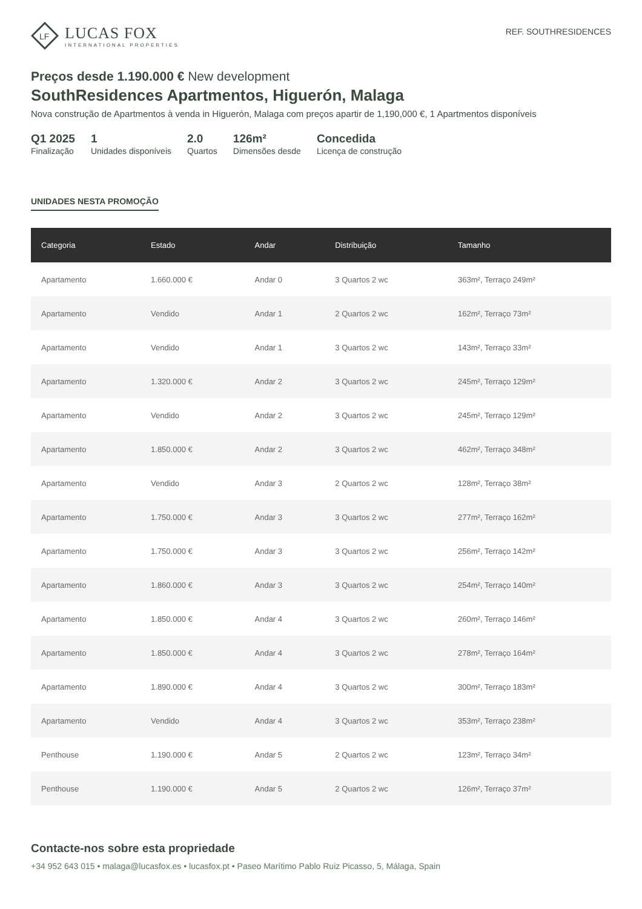LF
LUCAS FOX
INTERNATIONAL PROPERTIES
REF. SOUTHRESIDENCES
Preços desde 1.190.000 € New development
SouthResidences Apartmentos, Higuerón, Malaga
Nova construção de Apartmentos à venda in Higuerón, Malaga com preços apartir de 1,190,000 €, 1 Apartmentos disponíveis
Q1 2025
Finalização
1
Unidades disponíveis
2.0
Quartos
126m²
Dimensões desde
Concedida
Licença de construção
UNIDADES NESTA PROMOÇÃO
| Categoria | Estado | Andar | Distribuição | Tamanho |
| --- | --- | --- | --- | --- |
| Apartamento | 1.660.000 € | Andar 0 | 3 Quartos 2 wc | 363m², Terraço 249m² |
| Apartamento | Vendido | Andar 1 | 2 Quartos 2 wc | 162m², Terraço 73m² |
| Apartamento | Vendido | Andar 1 | 3 Quartos 2 wc | 143m², Terraço 33m² |
| Apartamento | 1.320.000 € | Andar 2 | 3 Quartos 2 wc | 245m², Terraço 129m² |
| Apartamento | Vendido | Andar 2 | 3 Quartos 2 wc | 245m², Terraço 129m² |
| Apartamento | 1.850.000 € | Andar 2 | 3 Quartos 2 wc | 462m², Terraço 348m² |
| Apartamento | Vendido | Andar 3 | 2 Quartos 2 wc | 128m², Terraço 38m² |
| Apartamento | 1.750.000 € | Andar 3 | 3 Quartos 2 wc | 277m², Terraço 162m² |
| Apartamento | 1.750.000 € | Andar 3 | 3 Quartos 2 wc | 256m², Terraço 142m² |
| Apartamento | 1.860.000 € | Andar 3 | 3 Quartos 2 wc | 254m², Terraço 140m² |
| Apartamento | 1.850.000 € | Andar 4 | 3 Quartos 2 wc | 260m², Terraço 146m² |
| Apartamento | 1.850.000 € | Andar 4 | 3 Quartos 2 wc | 278m², Terraço 164m² |
| Apartamento | 1.890.000 € | Andar 4 | 3 Quartos 2 wc | 300m², Terraço 183m² |
| Apartamento | Vendido | Andar 4 | 3 Quartos 2 wc | 353m², Terraço 238m² |
| Penthouse | 1.190.000 € | Andar 5 | 2 Quartos 2 wc | 123m², Terraço 34m² |
| Penthouse | 1.190.000 € | Andar 5 | 2 Quartos 2 wc | 126m², Terraço 37m² |
Contacte-nos sobre esta propriedade
+34 952 643 015 • malaga@lucasfox.es • lucasfox.pt • Paseo Marítimo Pablo Ruiz Picasso, 5, Málaga, Spain